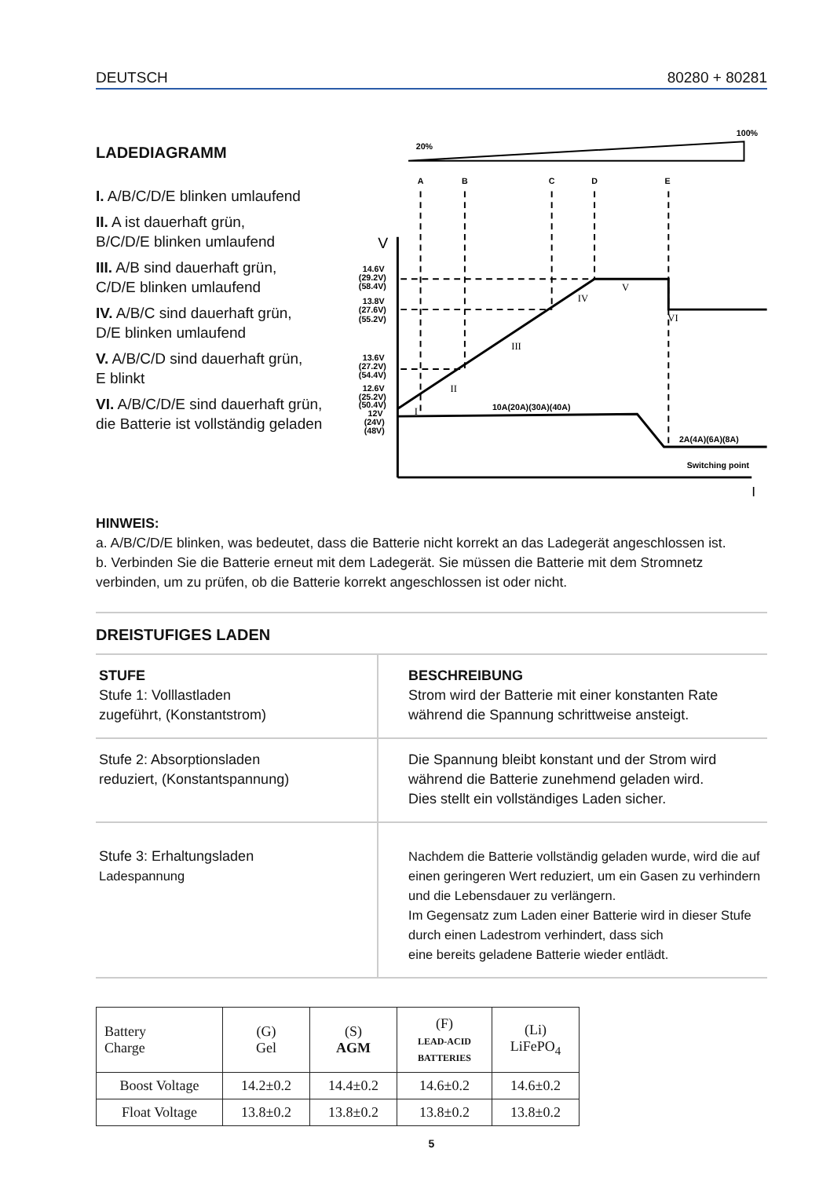DEUTSCH 80280 + 80281
LADEDIAGRAMM
I. A/B/C/D/E blinken umlaufend
II. A ist dauerhaft grün,
B/C/D/E blinken umlaufend
III. A/B sind dauerhaft grün,
C/D/E blinken umlaufend
IV. A/B/C sind dauerhaft grün,
D/E blinken umlaufend
V. A/B/C/D sind dauerhaft grün,
E blinkt
VI. A/B/C/D/E sind dauerhaft grün,
die Batterie ist vollständig geladen
20%
100%
A
B
C
D
E
V
I
14.6V
(29.2V)
(58.4V)
13.8V
(27.6V)
(55.2V)
13.6V
(27.2V)
(54.4V)
12.6V
(25.2V)
(50.4V)
12V
(24V)
(48V)
I
II
III
IV
V
VI
10A(20A)(30A)(40A)
2A(4A)(6A)(8A)
Switching point
HINWEIS:
a. A/B/C/D/E blinken, was bedeutet, dass die Batterie nicht korrekt an das Ladegerät angeschlossen ist.
b. Verbinden Sie die Batterie erneut mit dem Ladegerät. Sie müssen die Batterie mit dem Stromnetz verbinden, um zu prüfen, ob die Batterie korrekt angeschlossen ist oder nicht.
DREISTUFIGES LADEN
| STUFE Stufe 1: Volllastladen zugeführt, (Konstantstrom) | BESCHREIBUNG Strom wird der Batterie mit einer konstanten Rate während die Spannung schrittweise ansteigt. |
| Stufe 2: Absorptionsladen reduziert, (Konstantspannung) | Die Spannung bleibt konstant und der Strom wird während die Batterie zunehmend geladen wird. Dies stellt ein vollständiges Laden sicher. |
| Stufe 3: Erhaltungsladen Ladespannung | Nachdem die Batterie vollständig geladen wurde, wird die auf einen geringeren Wert reduziert, um ein Gasen zu verhindern und die Lebensdauer zu verlängern. Im Gegensatz zum Laden einer Batterie wird in dieser Stufe durch einen Ladestrom verhindert, dass sich eine bereits geladene Batterie wieder entlädt. |
| Battery Charge | (G) Gel | (S) AGM | (F) LEAD-ACID BATTERIES | (Li) LiFePO<sub>4</sub> |
| --- | --- | --- | --- | --- |
| Boost Voltage | 14.2±0.2 | 14.4±0.2 | 14.6±0.2 | 14.6±0.2 |
| Float Voltage | 13.8±0.2 | 13.8±0.2 | 13.8±0.2 | 13.8±0.2 |
5